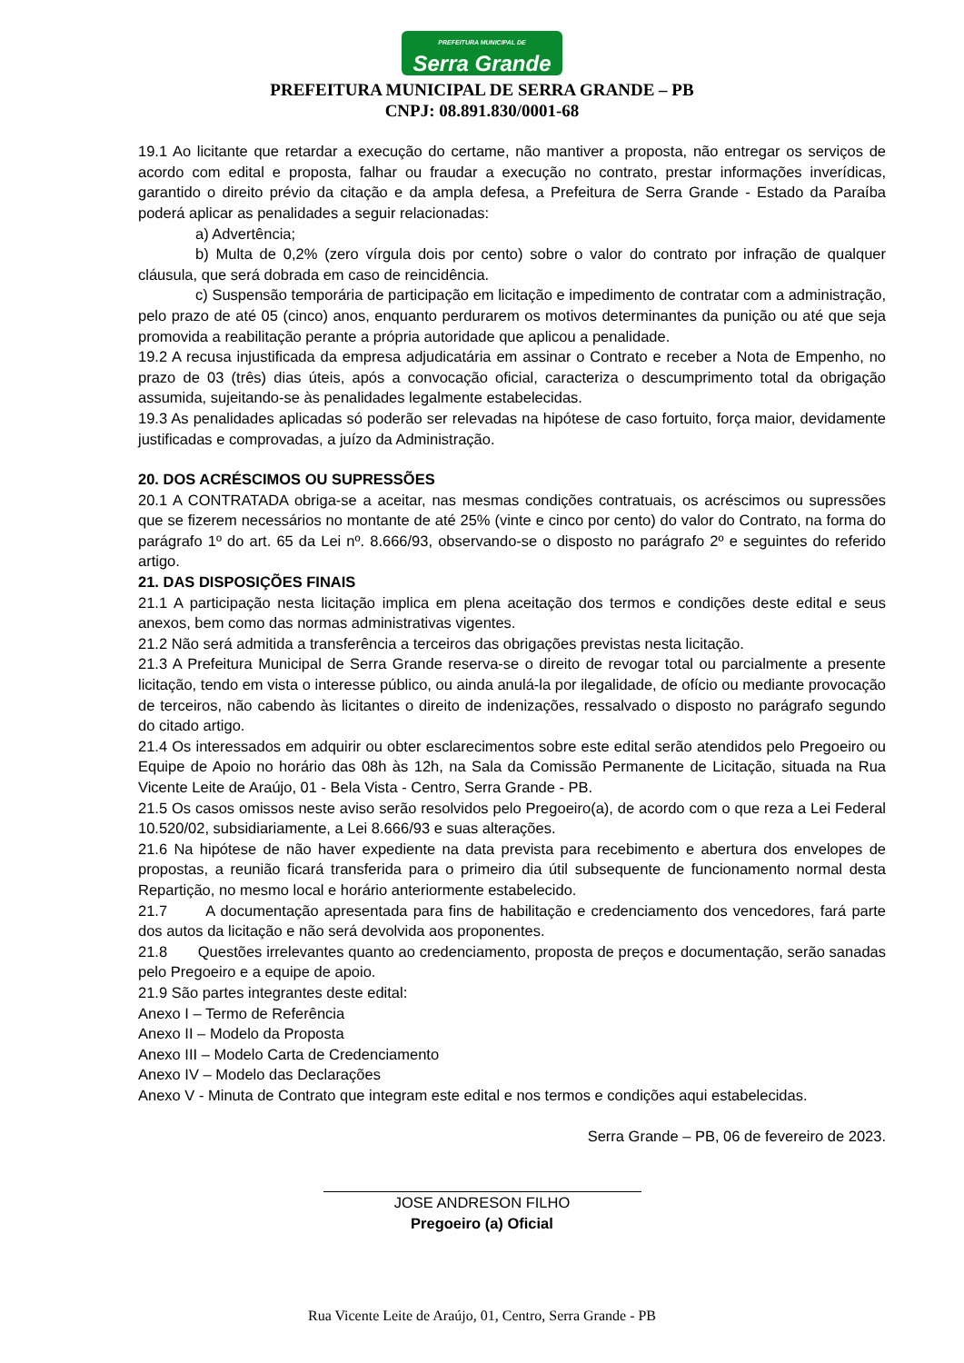PREFEITURA MUNICIPAL DE Serra Grande
PREFEITURA MUNICIPAL DE SERRA GRANDE – PB
CNPJ: 08.891.830/0001-68
19.1 Ao licitante que retardar a execução do certame, não mantiver a proposta, não entregar os serviços de acordo com edital e proposta, falhar ou fraudar a execução no contrato, prestar informações inverídicas, garantido o direito prévio da citação e da ampla defesa, a Prefeitura de Serra Grande - Estado da Paraíba poderá aplicar as penalidades a seguir relacionadas:
a) Advertência;
b) Multa de 0,2% (zero vírgula dois por cento) sobre o valor do contrato por infração de qualquer cláusula, que será dobrada em caso de reincidência.
c) Suspensão temporária de participação em licitação e impedimento de contratar com a administração, pelo prazo de até 05 (cinco) anos, enquanto perdurarem os motivos determinantes da punição ou até que seja promovida a reabilitação perante a própria autoridade que aplicou a penalidade.
19.2 A recusa injustificada da empresa adjudicatária em assinar o Contrato e receber a Nota de Empenho, no prazo de 03 (três) dias úteis, após a convocação oficial, caracteriza o descumprimento total da obrigação assumida, sujeitando-se às penalidades legalmente estabelecidas.
19.3 As penalidades aplicadas só poderão ser relevadas na hipótese de caso fortuito, força maior, devidamente justificadas e comprovadas, a juízo da Administração.
20. DOS ACRÉSCIMOS OU SUPRESSÕES
20.1 A CONTRATADA obriga-se a aceitar, nas mesmas condições contratuais, os acréscimos ou supressões que se fizerem necessários no montante de até 25% (vinte e cinco por cento) do valor do Contrato, na forma do parágrafo 1º do art. 65 da Lei nº. 8.666/93, observando-se o disposto no parágrafo 2º e seguintes do referido artigo.
21. DAS DISPOSIÇÕES FINAIS
21.1 A participação nesta licitação implica em plena aceitação dos termos e condições deste edital e seus anexos, bem como das normas administrativas vigentes.
21.2 Não será admitida a transferência a terceiros das obrigações previstas nesta licitação.
21.3 A Prefeitura Municipal de Serra Grande reserva-se o direito de revogar total ou parcialmente a presente licitação, tendo em vista o interesse público, ou ainda anulá-la por ilegalidade, de ofício ou mediante provocação de terceiros, não cabendo às licitantes o direito de indenizações, ressalvado o disposto no parágrafo segundo do citado artigo.
21.4 Os interessados em adquirir ou obter esclarecimentos sobre este edital serão atendidos pelo Pregoeiro ou Equipe de Apoio no horário das 08h às 12h, na Sala da Comissão Permanente de Licitação, situada na Rua Vicente Leite de Araújo, 01 - Bela Vista - Centro, Serra Grande - PB.
21.5 Os casos omissos neste aviso serão resolvidos pelo Pregoeiro(a), de acordo com o que reza a Lei Federal 10.520/02, subsidiariamente, a Lei 8.666/93 e suas alterações.
21.6 Na hipótese de não haver expediente na data prevista para recebimento e abertura dos envelopes de propostas, a reunião ficará transferida para o primeiro dia útil subsequente de funcionamento normal desta Repartição, no mesmo local e horário anteriormente estabelecido.
21.7 A documentação apresentada para fins de habilitação e credenciamento dos vencedores, fará parte dos autos da licitação e não será devolvida aos proponentes.
21.8 Questões irrelevantes quanto ao credenciamento, proposta de preços e documentação, serão sanadas pelo Pregoeiro e a equipe de apoio.
21.9 São partes integrantes deste edital:
Anexo I – Termo de Referência
Anexo II – Modelo da Proposta
Anexo III – Modelo Carta de Credenciamento
Anexo IV – Modelo das Declarações
Anexo V - Minuta de Contrato que integram este edital e nos termos e condições aqui estabelecidas.
Serra Grande – PB, 06 de fevereiro de 2023.
JOSE ANDRESON FILHO
Pregoeiro (a) Oficial
Rua Vicente Leite de Araújo, 01, Centro, Serra Grande - PB